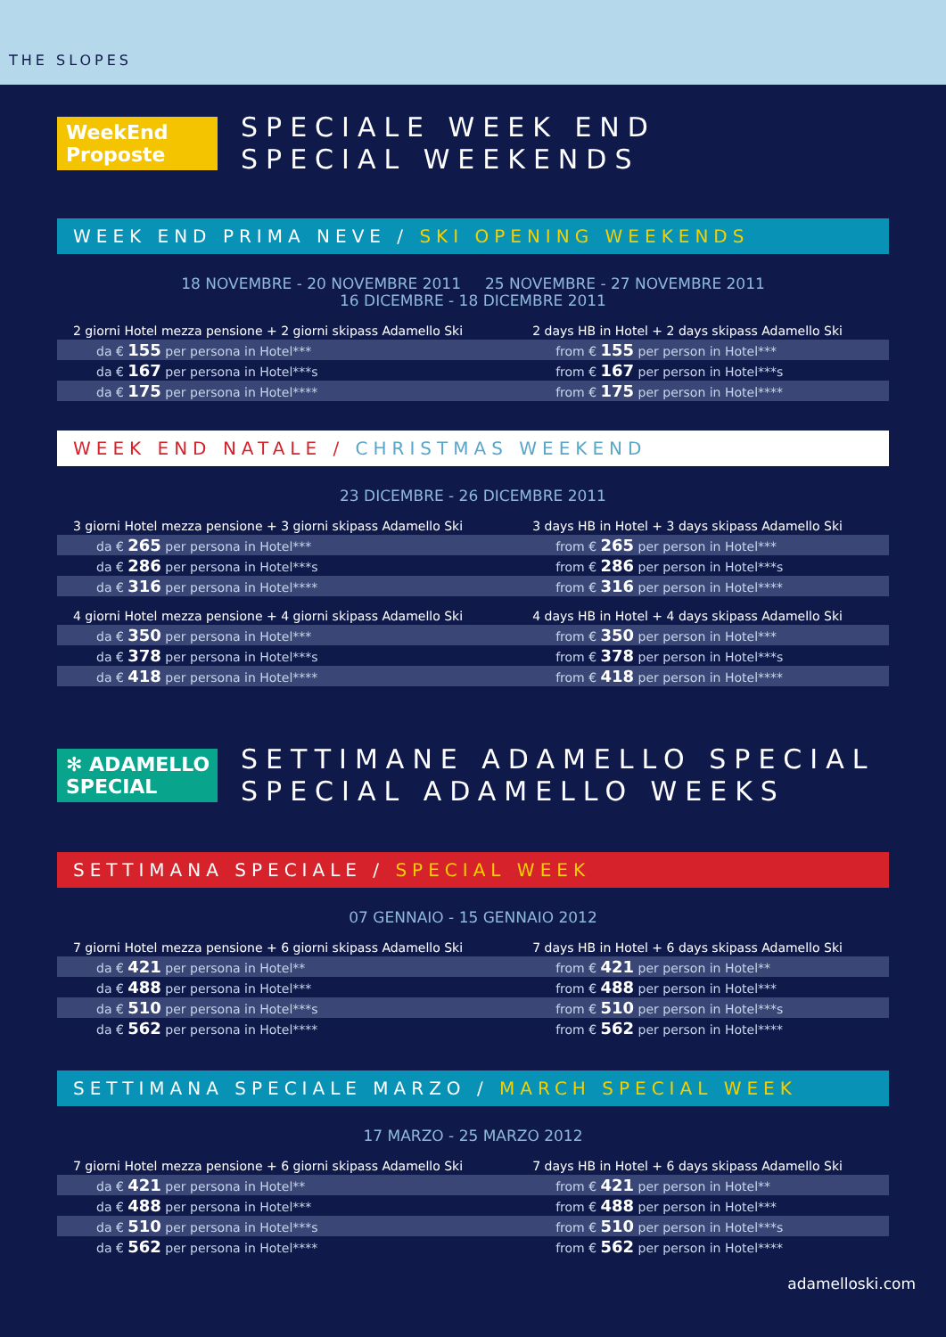THE SLOPES
WeekEnd Proposte
SPECIALE WEEK END
SPECIAL WEEKENDS
WEEK END PRIMA NEVE / SKI OPENING WEEKENDS
18 NOVEMBRE - 20 NOVEMBRE 2011 25 NOVEMBRE - 27 NOVEMBRE 2011
16 DICEMBRE - 18 DICEMBRE 2011
| 2 giorni Hotel mezza pensione + 2 giorni skipass Adamello Ski | 2 days HB in Hotel + 2 days skipass Adamello Ski |
| --- | --- |
| da € 155 per persona in Hotel*** | from € 155 per person in Hotel*** |
| da € 167 per persona in Hotel***s | from € 167 per person in Hotel***s |
| da € 175 per persona in Hotel**** | from € 175 per person in Hotel**** |
WEEK END NATALE / CHRISTMAS WEEKEND
23 DICEMBRE - 26 DICEMBRE 2011
| 3 giorni Hotel mezza pensione + 3 giorni skipass Adamello Ski | 3 days HB in Hotel + 3 days skipass Adamello Ski |
| --- | --- |
| da € 265 per persona in Hotel*** | from € 265 per person in Hotel*** |
| da € 286 per persona in Hotel***s | from € 286 per person in Hotel***s |
| da € 316 per persona in Hotel**** | from € 316 per person in Hotel**** |
| 4 giorni Hotel mezza pensione + 4 giorni skipass Adamello Ski | 4 days HB in Hotel + 4 days skipass Adamello Ski |
| da € 350 per persona in Hotel*** | from € 350 per person in Hotel*** |
| da € 378 per persona in Hotel***s | from € 378 per person in Hotel***s |
| da € 418 per persona in Hotel**** | from € 418 per person in Hotel**** |
✻ ADAMELLO SPECIAL
SETTIMANE ADAMELLO SPECIAL
SPECIAL ADAMELLO WEEKS
SETTIMANA SPECIALE / SPECIAL WEEK
07 GENNAIO - 15 GENNAIO 2012
| 7 giorni Hotel mezza pensione + 6 giorni skipass Adamello Ski | 7 days HB in Hotel + 6 days skipass Adamello Ski |
| --- | --- |
| da € 421 per persona in Hotel** | from € 421 per person in Hotel** |
| da € 488 per persona in Hotel*** | from € 488 per person in Hotel*** |
| da € 510 per persona in Hotel***s | from € 510 per person in Hotel***s |
| da € 562 per persona in Hotel**** | from € 562 per person in Hotel**** |
SETTIMANA SPECIALE MARZO / MARCH SPECIAL WEEK
17 MARZO - 25 MARZO 2012
| 7 giorni Hotel mezza pensione + 6 giorni skipass Adamello Ski | 7 days HB in Hotel + 6 days skipass Adamello Ski |
| --- | --- |
| da € 421 per persona in Hotel** | from € 421 per person in Hotel** |
| da € 488 per persona in Hotel*** | from € 488 per person in Hotel*** |
| da € 510 per persona in Hotel***s | from € 510 per person in Hotel***s |
| da € 562 per persona in Hotel**** | from € 562 per person in Hotel**** |
adamelloski.com